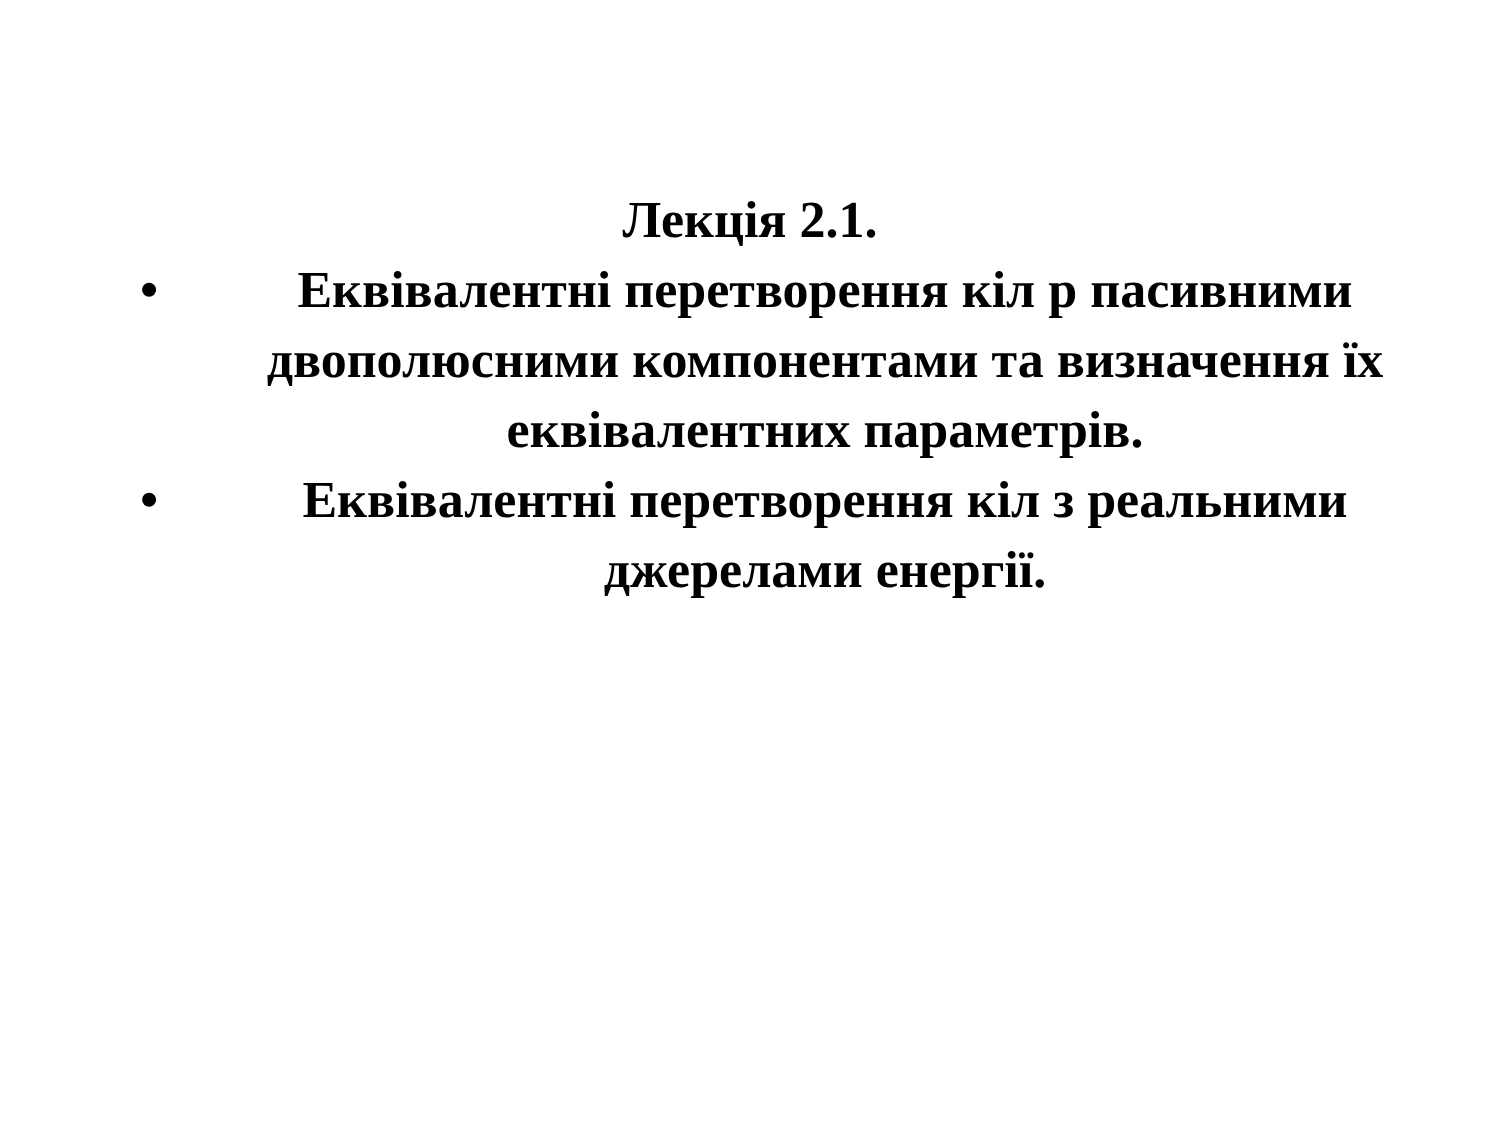Лекція 2.1.
• Еквівалентні перетворення кіл р пасивними двополюсними компонентами та визначення їх еквівалентних параметрів.
• Еквівалентні перетворення кіл з реальними джерелами енергії.